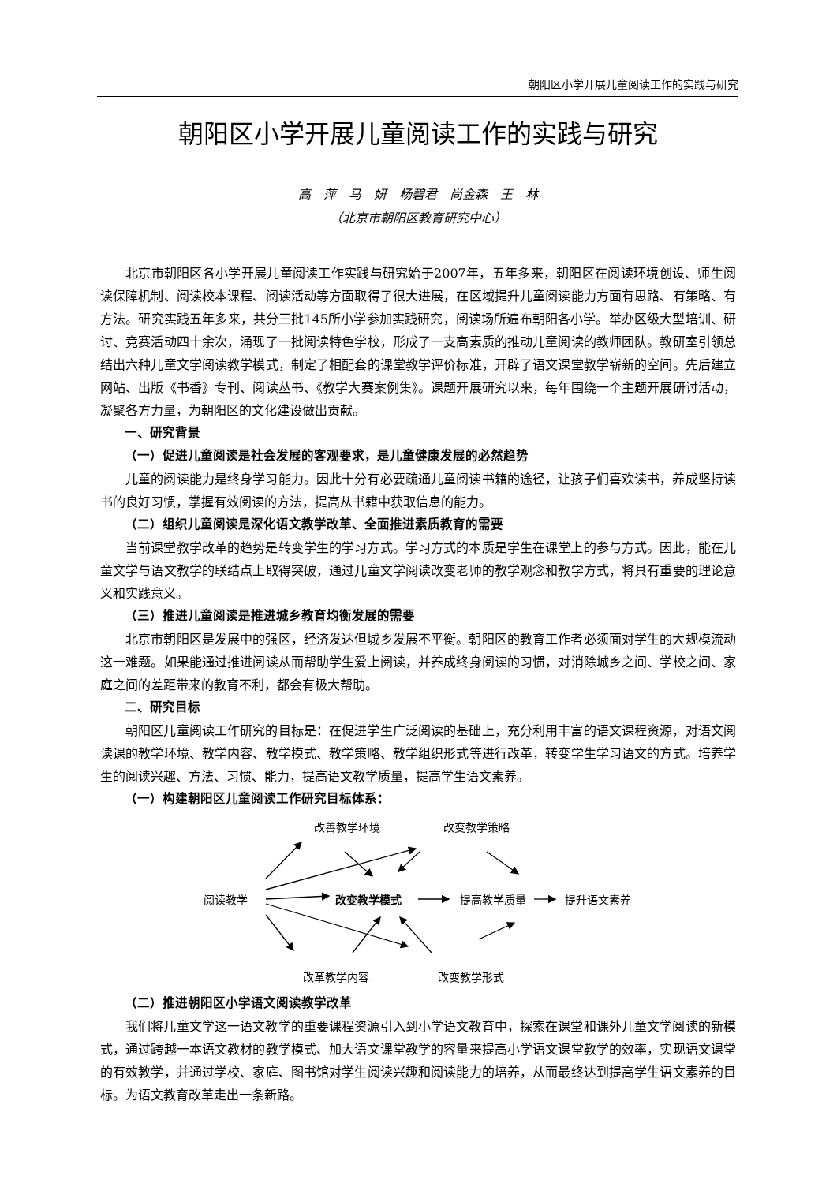朝阳区小学开展儿童阅读工作的实践与研究
朝阳区小学开展儿童阅读工作的实践与研究
高　萍　马　妍　杨碧君　尚金森　王　林
（北京市朝阳区教育研究中心）
北京市朝阳区各小学开展儿童阅读工作实践与研究始于2007年，五年多来，朝阳区在阅读环境创设、师生阅读保障机制、阅读校本课程、阅读活动等方面取得了很大进展，在区域提升儿童阅读能力方面有思路、有策略、有方法。研究实践五年多来，共分三批145所小学参加实践研究，阅读场所遍布朝阳各小学。举办区级大型培训、研讨、竞赛活动四十余次，涌现了一批阅读特色学校，形成了一支高素质的推动儿童阅读的教师团队。教研室引领总结出六种儿童文学阅读教学模式，制定了相配套的课堂教学评价标准，开辟了语文课堂教学崭新的空间。先后建立网站、出版《书香》专刊、阅读丛书、《教学大赛案例集》。课题开展研究以来，每年围绕一个主题开展研讨活动，凝聚各方力量，为朝阳区的文化建设做出贡献。
一、研究背景
（一）促进儿童阅读是社会发展的客观要求，是儿童健康发展的必然趋势
儿童的阅读能力是终身学习能力。因此十分有必要疏通儿童阅读书籍的途径，让孩子们喜欢读书，养成坚持读书的良好习惯，掌握有效阅读的方法，提高从书籍中获取信息的能力。
（二）组织儿童阅读是深化语文教学改革、全面推进素质教育的需要
当前课堂教学改革的趋势是转变学生的学习方式。学习方式的本质是学生在课堂上的参与方式。因此，能在儿童文学与语文教学的联结点上取得突破，通过儿童文学阅读改变老师的教学观念和教学方式，将具有重要的理论意义和实践意义。
（三）推进儿童阅读是推进城乡教育均衡发展的需要
北京市朝阳区是发展中的强区，经济发达但城乡发展不平衡。朝阳区的教育工作者必须面对学生的大规模流动这一难题。如果能通过推进阅读从而帮助学生爱上阅读，并养成终身阅读的习惯，对消除城乡之间、学校之间、家庭之间的差距带来的教育不利，都会有极大帮助。
二、研究目标
朝阳区儿童阅读工作研究的目标是：在促进学生广泛阅读的基础上，充分利用丰富的语文课程资源，对语文阅读课的教学环境、教学内容、教学模式、教学策略、教学组织形式等进行改革，转变学生学习语文的方式。培养学生的阅读兴趣、方法、习惯、能力，提高语文教学质量，提高学生语文素养。
（一）构建朝阳区儿童阅读工作研究目标体系：
改善教学环境 改变教学策略
阅读教学 改变教学模式 提高教学质量 提升语文素养
改革教学内容 改变教学形式
（二）推进朝阳区小学语文阅读教学改革
我们将儿童文学这一语文教学的重要课程资源引入到小学语文教育中，探索在课堂和课外儿童文学阅读的新模式，通过跨越一本语文教材的教学模式、加大语文课堂教学的容量来提高小学语文课堂教学的效率，实现语文课堂的有效教学，并通过学校、家庭、图书馆对学生阅读兴趣和阅读能力的培养，从而最终达到提高学生语文素养的目标。为语文教育改革走出一条新路。